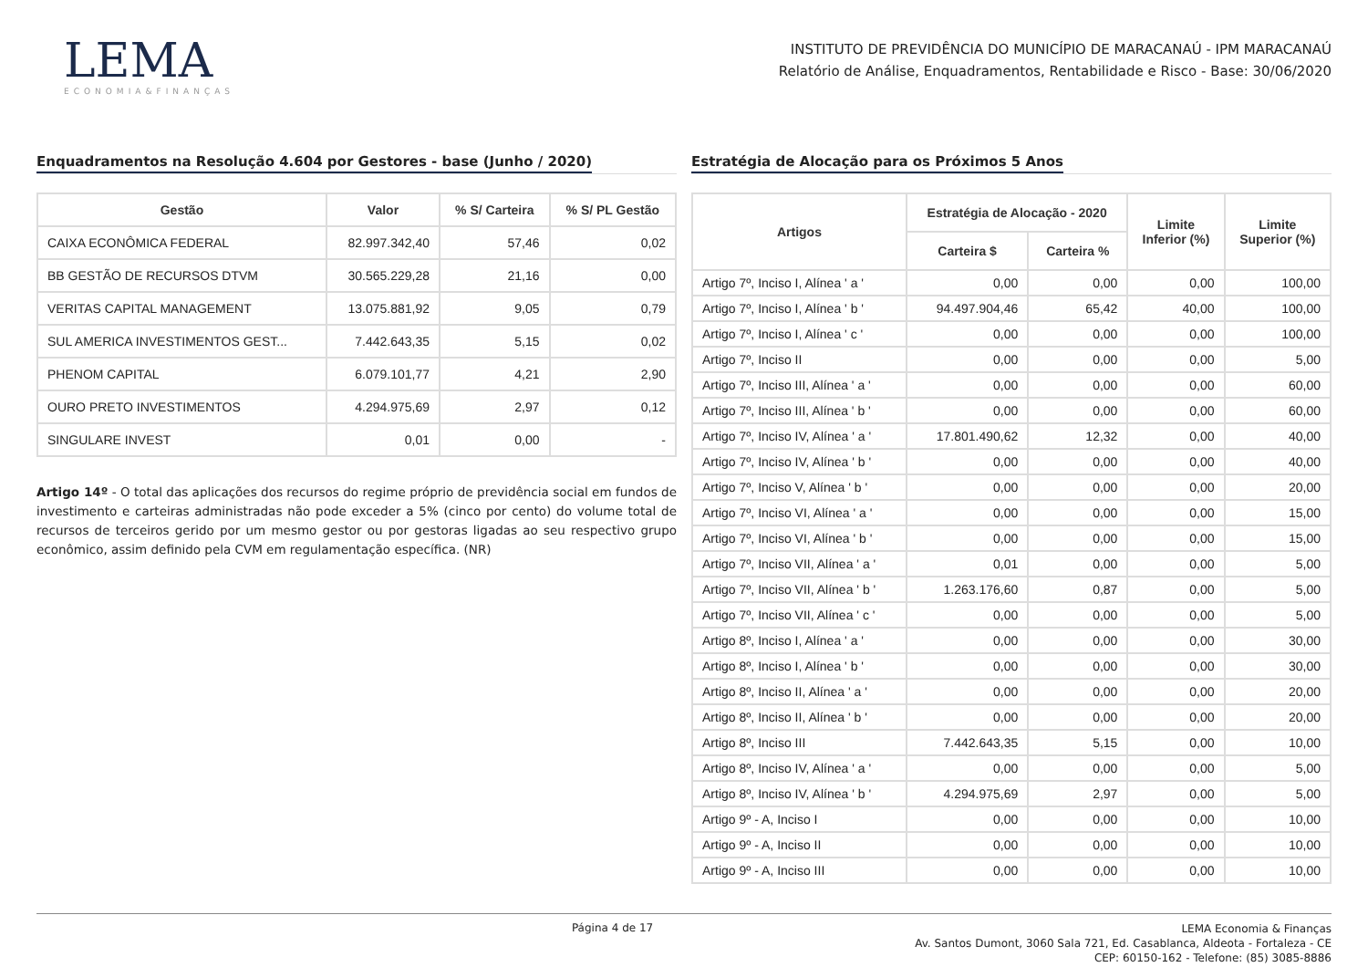LEMA
ECONOMIA&FINANÇAS
INSTITUTO DE PREVIDÊNCIA DO MUNICÍPIO DE MARACANAÚ - IPM MARACANAÚ
Relatório de Análise, Enquadramentos, Rentabilidade e Risco - Base: 30/06/2020
Enquadramentos na Resolução 4.604 por Gestores - base (Junho / 2020)
| Gestão | Valor | % S/ Carteira | % S/ PL Gestão |
| --- | --- | --- | --- |
| CAIXA ECONÔMICA FEDERAL | 82.997.342,40 | 57,46 | 0,02 |
| BB GESTÃO DE RECURSOS DTVM | 30.565.229,28 | 21,16 | 0,00 |
| VERITAS CAPITAL MANAGEMENT | 13.075.881,92 | 9,05 | 0,79 |
| SUL AMERICA INVESTIMENTOS GEST... | 7.442.643,35 | 5,15 | 0,02 |
| PHENOM CAPITAL | 6.079.101,77 | 4,21 | 2,90 |
| OURO PRETO INVESTIMENTOS | 4.294.975,69 | 2,97 | 0,12 |
| SINGULARE INVEST | 0,01 | 0,00 | - |
Artigo 14º - O total das aplicações dos recursos do regime próprio de previdência social em fundos de investimento e carteiras administradas não pode exceder a 5% (cinco por cento) do volume total de recursos de terceiros gerido por um mesmo gestor ou por gestoras ligadas ao seu respectivo grupo econômico, assim definido pela CVM em regulamentação específica. (NR)
Estratégia de Alocação para os Próximos 5 Anos
| Artigos | Estratégia de Alocação - 2020 | | Limite Inferior (%) | Limite Superior (%) |
| --- | --- | --- | --- | --- |
| | Carteira $ | Carteira % | | |
| Artigo 7º, Inciso I, Alínea ' a ' | 0,00 | 0,00 | 0,00 | 100,00 |
| Artigo 7º, Inciso I, Alínea ' b ' | 94.497.904,46 | 65,42 | 40,00 | 100,00 |
| Artigo 7º, Inciso I, Alínea ' c ' | 0,00 | 0,00 | 0,00 | 100,00 |
| Artigo 7º, Inciso II | 0,00 | 0,00 | 0,00 | 5,00 |
| Artigo 7º, Inciso III, Alínea ' a ' | 0,00 | 0,00 | 0,00 | 60,00 |
| Artigo 7º, Inciso III, Alínea ' b ' | 0,00 | 0,00 | 0,00 | 60,00 |
| Artigo 7º, Inciso IV, Alínea ' a ' | 17.801.490,62 | 12,32 | 0,00 | 40,00 |
| Artigo 7º, Inciso IV, Alínea ' b ' | 0,00 | 0,00 | 0,00 | 40,00 |
| Artigo 7º, Inciso V, Alínea ' b ' | 0,00 | 0,00 | 0,00 | 20,00 |
| Artigo 7º, Inciso VI, Alínea ' a ' | 0,00 | 0,00 | 0,00 | 15,00 |
| Artigo 7º, Inciso VI, Alínea ' b ' | 0,00 | 0,00 | 0,00 | 15,00 |
| Artigo 7º, Inciso VII, Alínea ' a ' | 0,01 | 0,00 | 0,00 | 5,00 |
| Artigo 7º, Inciso VII, Alínea ' b ' | 1.263.176,60 | 0,87 | 0,00 | 5,00 |
| Artigo 7º, Inciso VII, Alínea ' c ' | 0,00 | 0,00 | 0,00 | 5,00 |
| Artigo 8º, Inciso I, Alínea ' a ' | 0,00 | 0,00 | 0,00 | 30,00 |
| Artigo 8º, Inciso I, Alínea ' b ' | 0,00 | 0,00 | 0,00 | 30,00 |
| Artigo 8º, Inciso II, Alínea ' a ' | 0,00 | 0,00 | 0,00 | 20,00 |
| Artigo 8º, Inciso II, Alínea ' b ' | 0,00 | 0,00 | 0,00 | 20,00 |
| Artigo 8º, Inciso III | 7.442.643,35 | 5,15 | 0,00 | 10,00 |
| Artigo 8º, Inciso IV, Alínea ' a ' | 0,00 | 0,00 | 0,00 | 5,00 |
| Artigo 8º, Inciso IV, Alínea ' b ' | 4.294.975,69 | 2,97 | 0,00 | 5,00 |
| Artigo 9º - A, Inciso I | 0,00 | 0,00 | 0,00 | 10,00 |
| Artigo 9º - A, Inciso II | 0,00 | 0,00 | 0,00 | 10,00 |
| Artigo 9º - A, Inciso III | 0,00 | 0,00 | 0,00 | 10,00 |
Página 4 de 17
LEMA Economia & Finanças
Av. Santos Dumont, 3060 Sala 721, Ed. Casablanca, Aldeota - Fortaleza - CE
CEP: 60150-162 - Telefone: (85) 3085-8886